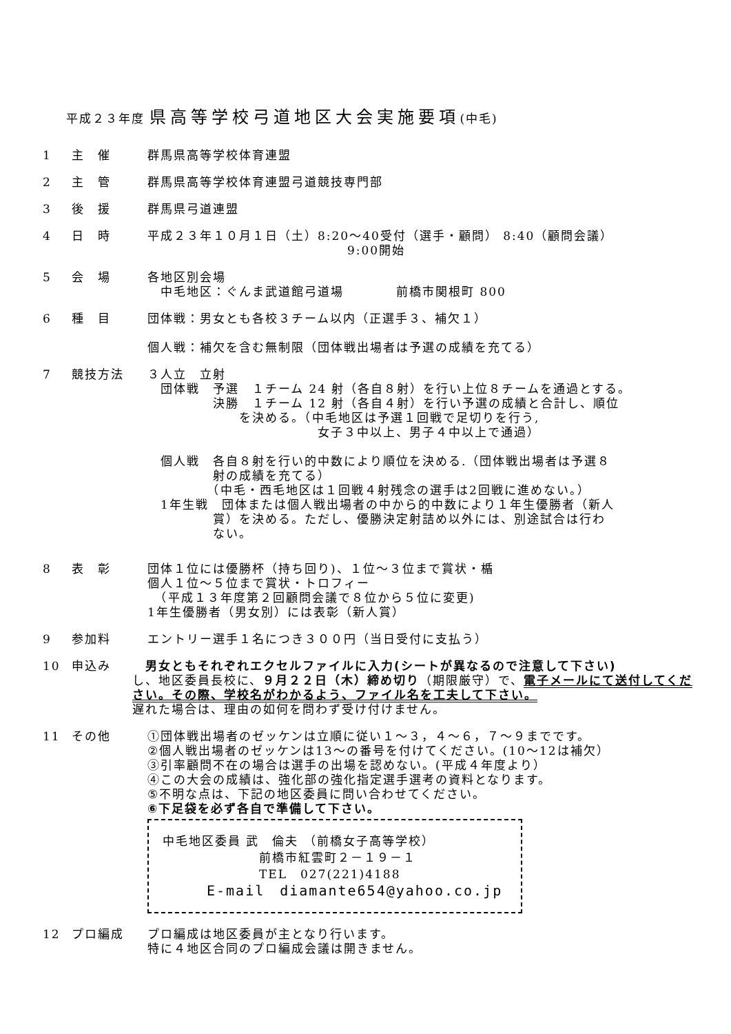平成２３年度 県高等学校弓道地区大会実施要項(中毛)
1 主　催 群馬県高等学校体育連盟
2 主　管 群馬県高等学校体育連盟弓道競技専門部
3 後　援 群馬県弓道連盟
4 日　時 平成２３年１０月１日（土）8:20～40受付（選手・顧問） 8:40（顧問会議）
9:00開始
5 会　場 各地区別会場
　中毛地区：ぐんま武道館弓道場　　　　前橋市関根町 800
6 種　目 団体戦：男女とも各校３チーム以内（正選手３、補欠１）
個人戦：補欠を含む無制限（団体戦出場者は予選の成績を充てる）
7 競技方法 ３人立　立射
　団体戦　予選　１チーム 24 射（各自８射）を行い上位８チームを通過とする。
　　　　　決勝　１チーム 12 射（各自４射）を行い予選の成績と合計し、順位
　　　　　　　を決める。（中毛地区は予選１回戦で足切りを行う,
　　　　　　　　　　　　　女子３中以上、男子４中以上で通過）
　個人戦　各自８射を行い的中数により順位を決める.（団体戦出場者は予選８
　　　　　射の成績を充てる）
　　　　　（中毛・西毛地区は１回戦４射残念の選手は2回戦に進めない。）
　1年生戦　団体または個人戦出場者の中から的中数により１年生優勝者（新人
　　　　　賞）を決める。ただし、優勝決定射詰め以外には、別途試合は行わ
　　　　　ない。
8 表　彰 団体１位には優勝杯（持ち回り)、１位～３位まで賞状・楯
個人１位～５位まで賞状・トロフィー
　（平成１３年度第２回顧問会議で８位から５位に変更)
1年生優勝者（男女別）には表彰（新人賞）
9 参加料 エントリー選手１名につき３００円（当日受付に支払う）
10 申込み 　男女ともそれぞれエクセルファイルに入力(シートが異なるので注意して下さい)
し、地区委員長校に、９月２２日（木）締め切り（期限厳守）で、電子メールにて送付してください。その際、学校名がわかるよう、ファイル名を工夫して下さい。
遅れた場合は、理由の如何を問わず受け付けません。
11 その他 ①団体戦出場者のゼッケンは立順に従い１～３，４～６，７～９までです。
②個人戦出場者のゼッケンは13～の番号を付けてください。(10～12は補欠）
③引率顧問不在の場合は選手の出場を認めない。(平成４年度より）
④この大会の成績は、強化部の強化指定選手選考の資料となります。
⑤不明な点は、下記の地区委員に問い合わせてください。
⑥下足袋を必ず各自で準備して下さい。
中毛地区委員 武　倫夫 （前橋女子高等学校）
前橋市紅雲町２－１９－１
TEL　027(221)4188
E-mail　diamante654@yahoo.co.jp
12 プロ編成 プロ編成は地区委員が主となり行います。
特に４地区合同のプロ編成会議は開きません。